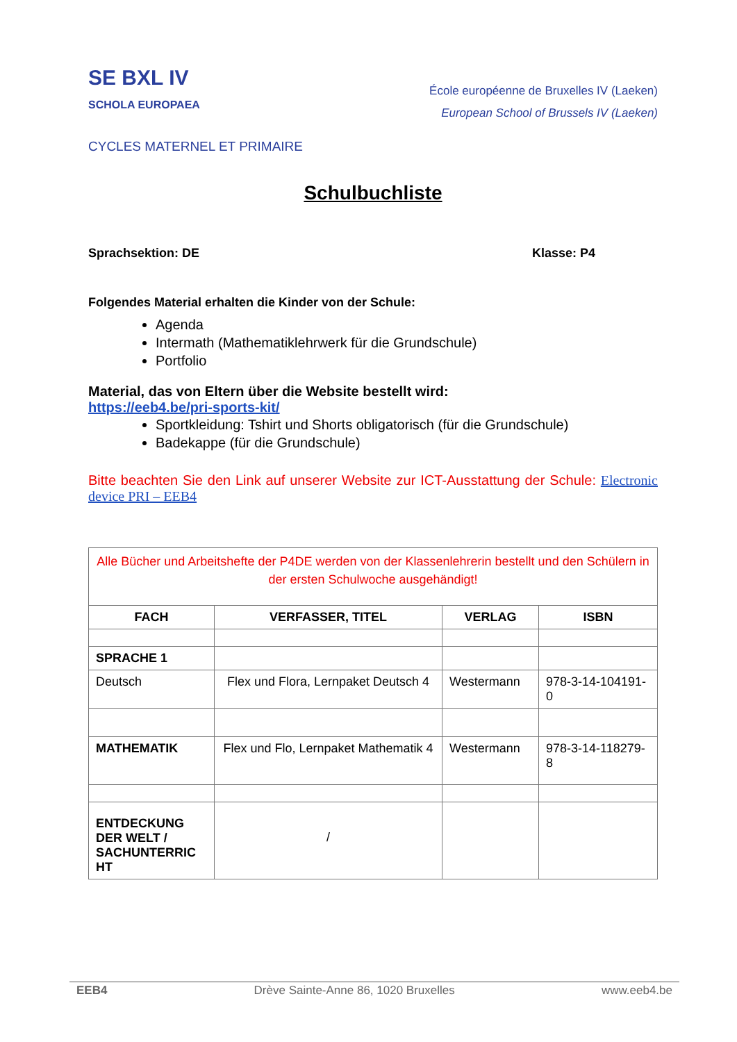SE BXL IV
SCHOLA EUROPAEA
École européenne de Bruxelles IV (Laeken)
European School of Brussels IV (Laeken)
CYCLES MATERNEL ET PRIMAIRE
Schulbuchliste
Sprachsektion: DE Klasse: P4
Folgendes Material erhalten die Kinder von der Schule:
Agenda
Intermath (Mathematiklehrwerk für die Grundschule)
Portfolio
Material, das von Eltern über die Website bestellt wird:
https://eeb4.be/pri-sports-kit/
Sportkleidung: Tshirt und Shorts obligatorisch (für die Grundschule)
Badekappe (für die Grundschule)
Bitte beachten Sie den Link auf unserer Website zur ICT-Ausstattung der Schule: Electronic device PRI – EEB4
| Alle Bücher und Arbeitshefte der P4DE werden von der Klassenlehrerin bestellt und den Schülern in der ersten Schulwoche ausgehändigt! | | | |
| FACH | VERFASSER, TITEL | VERLAG | ISBN |
| SPRACHE 1 | | | |
| Deutsch | Flex und Flora, Lernpaket Deutsch 4 | Westermann | 978-3-14-104191-0 |
| MATHEMATIK | Flex und Flo, Lernpaket Mathematik 4 | Westermann | 978-3-14-118279-8 |
| ENTDECKUNG DER WELT / SACHUNTERRIC HT | / | | |
EEB4 Drève Sainte-Anne 86, 1020 Bruxelles www.eeb4.be